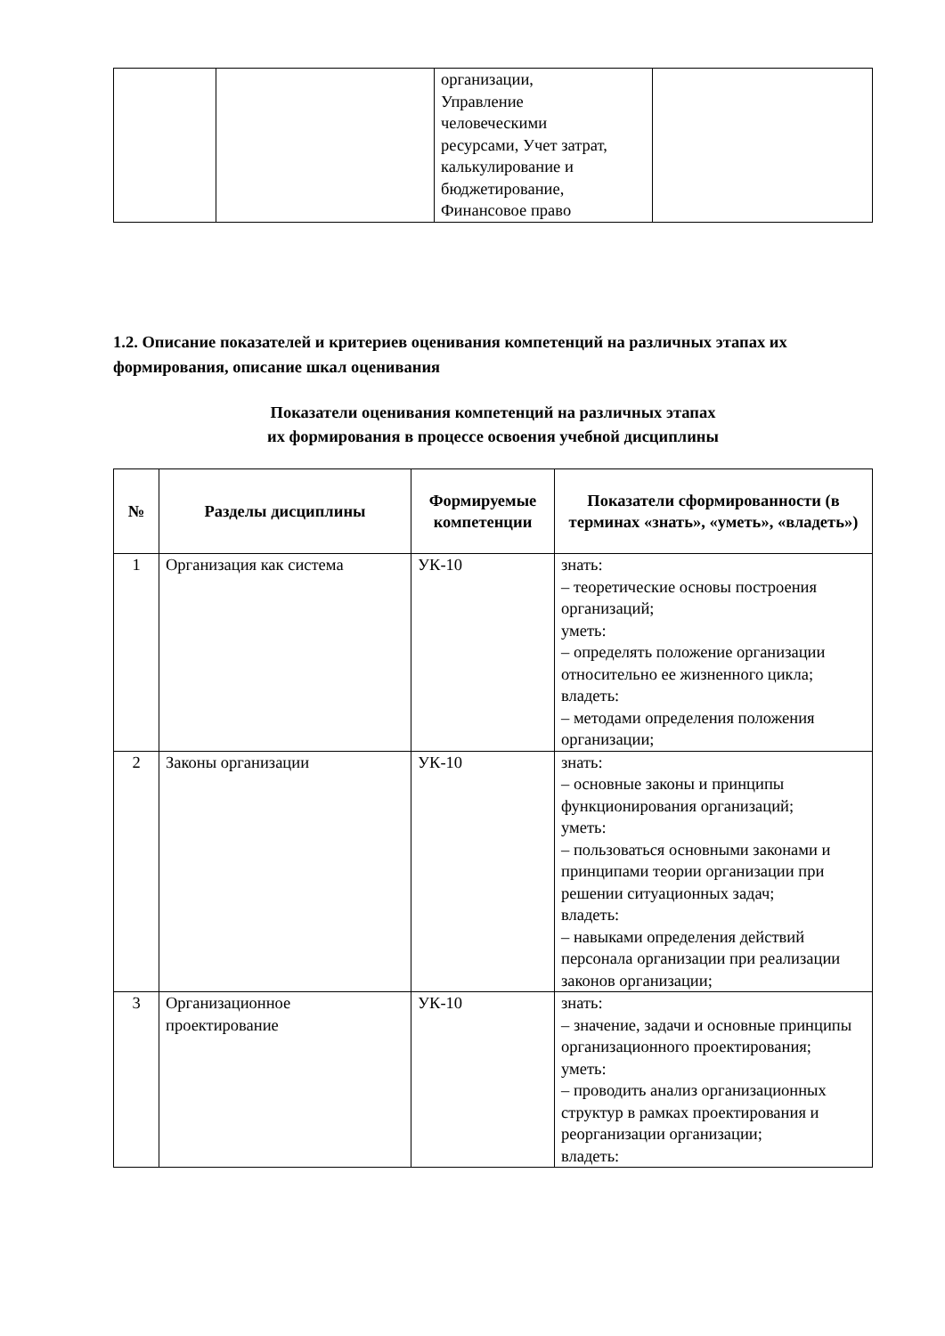| | | организации, Управление человеческими ресурсами, Учет затрат, калькулирование и бюджетирование, Финансовое право | |
1.2. Описание показателей и критериев оценивания компетенций на различных этапах их формирования, описание шкал оценивания
Показатели оценивания компетенций на различных этапах
их формирования в процессе освоения учебной дисциплины
| № | Разделы дисциплины | Формируемые компетенции | Показатели сформированности (в терминах «знать», «уметь», «владеть») |
| --- | --- | --- | --- |
| 1 | Организация как система | УК-10 | знать: – теоретические основы построения организаций; уметь: – определять положение организации относительно ее жизненного цикла; владеть: – методами определения положения организации; |
| 2 | Законы организации | УК-10 | знать: – основные законы и принципы функционирования организаций; уметь: – пользоваться основными законами и принципами теории организации при решении ситуационных задач; владеть: – навыками определения действий персонала организации при реализации законов организации; |
| 3 | Организационное проектирование | УК-10 | знать: – значение, задачи и основные принципы организационного проектирования; уметь: – проводить анализ организационных структур в рамках проектирования и реорганизации организации; владеть: |